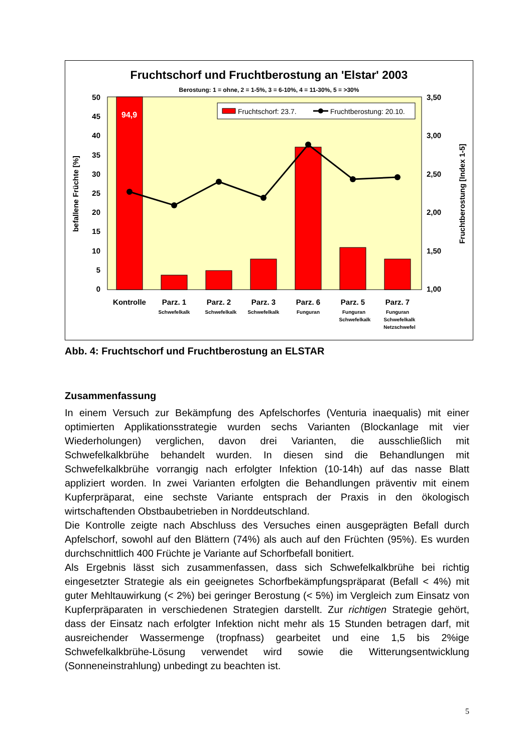Fruchtschorf und Fruchtberostung an 'Elstar' 2003
Berostung: 1 = ohne, 2 = 1-5%, 3 = 6-10%, 4 = 11-30%, 5 = >30%
94,9
Fruchtschorf: 23.7.
Fruchtberostung: 20.10.
50
45
40
35
30
25
20
15
10
5
0
3,50
3,00
2,50
2,00
1,50
1,00
befallene Früchte [%]
Fruchtberostung [Index 1-5]
Kontrolle
Parz. 1
Parz. 2
Parz. 3
Parz. 6
Parz. 5
Parz. 7
Schwefelkalk
Schwefelkalk
Schwefelkalk
Funguran
Funguran
Schwefelkalk
Funguran
Schwefelkalk
Netzschwefel
Abb. 4: Fruchtschorf und Fruchtberostung an ELSTAR
Zusammenfassung
In einem Versuch zur Bekämpfung des Apfelschorfes (Venturia inaequalis) mit einer optimierten Applikationsstrategie wurden sechs Varianten (Blockanlage mit vier Wiederholungen) verglichen, davon drei Varianten, die ausschließlich mit Schwefelkalkbrühe behandelt wurden. In diesen sind die Behandlungen mit Schwefelkalkbrühe vorrangig nach erfolgter Infektion (10-14h) auf das nasse Blatt appliziert worden. In zwei Varianten erfolgten die Behandlungen präventiv mit einem Kupferpräparat, eine sechste Variante entsprach der Praxis in den ökologisch wirtschaftenden Obstbaubetrieben in Norddeutschland.
Die Kontrolle zeigte nach Abschluss des Versuches einen ausgeprägten Befall durch Apfelschorf, sowohl auf den Blättern (74%) als auch auf den Früchten (95%). Es wurden durchschnittlich 400 Früchte je Variante auf Schorfbefall bonitiert.
Als Ergebnis lässt sich zusammenfassen, dass sich Schwefelkalkbrühe bei richtig eingesetzter Strategie als ein geeignetes Schorfbekämpfungspräparat (Befall < 4%) mit guter Mehltauwirkung (< 2%) bei geringer Berostung (< 5%) im Vergleich zum Einsatz von Kupferpräparaten in verschiedenen Strategien darstellt. Zur richtigen Strategie gehört, dass der Einsatz nach erfolgter Infektion nicht mehr als 15 Stunden betragen darf, mit ausreichender Wassermenge (tropfnass) gearbeitet und eine 1,5 bis 2%ige Schwefelkalkbrühe-Lösung verwendet wird sowie die Witterungsentwicklung (Sonneneinstrahlung) unbedingt zu beachten ist.
5